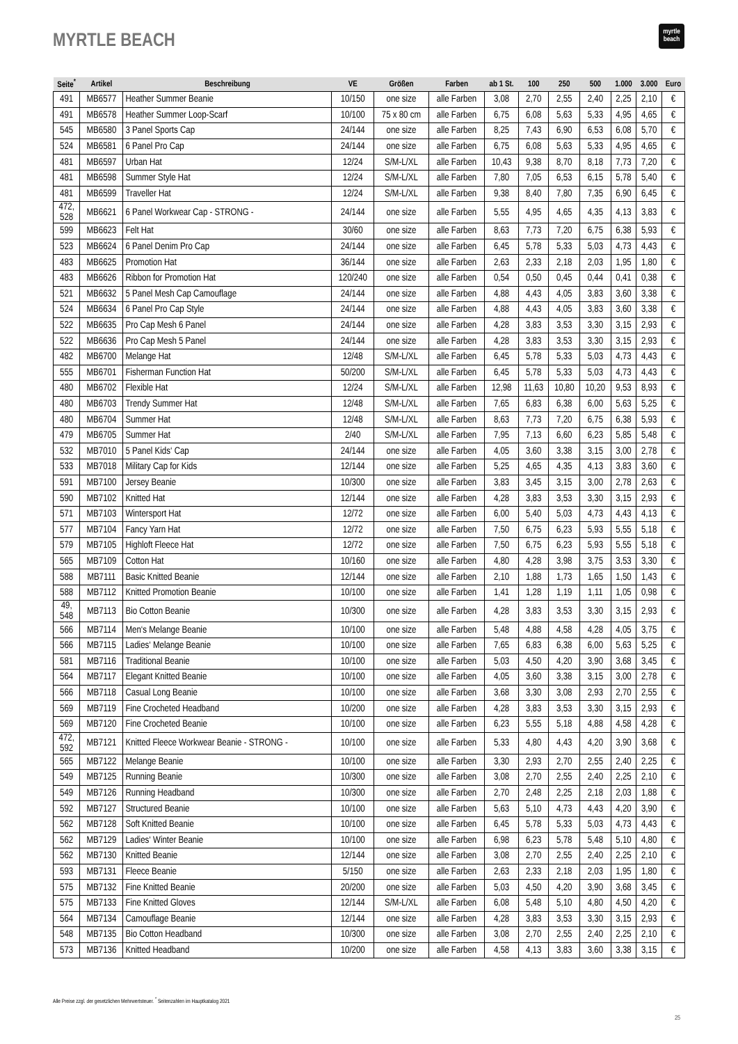MYRTLE BEACH
myrtle
beach
| Seite<sup>*</sup> | Artikel | Beschreibung | VE | Größen | Farben | ab 1 St. | 100 | 250 | 500 | 1.000 | 3.000 | Euro |
| --- | --- | --- | --- | --- | --- | --- | --- | --- | --- | --- | --- | --- |
| 491 | MB6577 | Heather Summer Beanie | 10/150 | one size | alle Farben | 3,08 | 2,70 | 2,55 | 2,40 | 2,25 | 2,10 | € |
| 491 | MB6578 | Heather Summer Loop-Scarf | 10/100 | 75 x 80 cm | alle Farben | 6,75 | 6,08 | 5,63 | 5,33 | 4,95 | 4,65 | € |
| 545 | MB6580 | 3 Panel Sports Cap | 24/144 | one size | alle Farben | 8,25 | 7,43 | 6,90 | 6,53 | 6,08 | 5,70 | € |
| 524 | MB6581 | 6 Panel Pro Cap | 24/144 | one size | alle Farben | 6,75 | 6,08 | 5,63 | 5,33 | 4,95 | 4,65 | € |
| 481 | MB6597 | Urban Hat | 12/24 | S/M-L/XL | alle Farben | 10,43 | 9,38 | 8,70 | 8,18 | 7,73 | 7,20 | € |
| 481 | MB6598 | Summer Style Hat | 12/24 | S/M-L/XL | alle Farben | 7,80 | 7,05 | 6,53 | 6,15 | 5,78 | 5,40 | € |
| 481 | MB6599 | Traveller Hat | 12/24 | S/M-L/XL | alle Farben | 9,38 | 8,40 | 7,80 | 7,35 | 6,90 | 6,45 | € |
| 472, 528 | MB6621 | 6 Panel Workwear Cap - STRONG - | 24/144 | one size | alle Farben | 5,55 | 4,95 | 4,65 | 4,35 | 4,13 | 3,83 | € |
| 599 | MB6623 | Felt Hat | 30/60 | one size | alle Farben | 8,63 | 7,73 | 7,20 | 6,75 | 6,38 | 5,93 | € |
| 523 | MB6624 | 6 Panel Denim Pro Cap | 24/144 | one size | alle Farben | 6,45 | 5,78 | 5,33 | 5,03 | 4,73 | 4,43 | € |
| 483 | MB6625 | Promotion Hat | 36/144 | one size | alle Farben | 2,63 | 2,33 | 2,18 | 2,03 | 1,95 | 1,80 | € |
| 483 | MB6626 | Ribbon for Promotion Hat | 120/240 | one size | alle Farben | 0,54 | 0,50 | 0,45 | 0,44 | 0,41 | 0,38 | € |
| 521 | MB6632 | 5 Panel Mesh Cap Camouflage | 24/144 | one size | alle Farben | 4,88 | 4,43 | 4,05 | 3,83 | 3,60 | 3,38 | € |
| 524 | MB6634 | 6 Panel Pro Cap Style | 24/144 | one size | alle Farben | 4,88 | 4,43 | 4,05 | 3,83 | 3,60 | 3,38 | € |
| 522 | MB6635 | Pro Cap Mesh 6 Panel | 24/144 | one size | alle Farben | 4,28 | 3,83 | 3,53 | 3,30 | 3,15 | 2,93 | € |
| 522 | MB6636 | Pro Cap Mesh 5 Panel | 24/144 | one size | alle Farben | 4,28 | 3,83 | 3,53 | 3,30 | 3,15 | 2,93 | € |
| 482 | MB6700 | Melange Hat | 12/48 | S/M-L/XL | alle Farben | 6,45 | 5,78 | 5,33 | 5,03 | 4,73 | 4,43 | € |
| 555 | MB6701 | Fisherman Function Hat | 50/200 | S/M-L/XL | alle Farben | 6,45 | 5,78 | 5,33 | 5,03 | 4,73 | 4,43 | € |
| 480 | MB6702 | Flexible Hat | 12/24 | S/M-L/XL | alle Farben | 12,98 | 11,63 | 10,80 | 10,20 | 9,53 | 8,93 | € |
| 480 | MB6703 | Trendy Summer Hat | 12/48 | S/M-L/XL | alle Farben | 7,65 | 6,83 | 6,38 | 6,00 | 5,63 | 5,25 | € |
| 480 | MB6704 | Summer Hat | 12/48 | S/M-L/XL | alle Farben | 8,63 | 7,73 | 7,20 | 6,75 | 6,38 | 5,93 | € |
| 479 | MB6705 | Summer Hat | 2/40 | S/M-L/XL | alle Farben | 7,95 | 7,13 | 6,60 | 6,23 | 5,85 | 5,48 | € |
| 532 | MB7010 | 5 Panel Kids‘ Cap | 24/144 | one size | alle Farben | 4,05 | 3,60 | 3,38 | 3,15 | 3,00 | 2,78 | € |
| 533 | MB7018 | Military Cap for Kids | 12/144 | one size | alle Farben | 5,25 | 4,65 | 4,35 | 4,13 | 3,83 | 3,60 | € |
| 591 | MB7100 | Jersey Beanie | 10/300 | one size | alle Farben | 3,83 | 3,45 | 3,15 | 3,00 | 2,78 | 2,63 | € |
| 590 | MB7102 | Knitted Hat | 12/144 | one size | alle Farben | 4,28 | 3,83 | 3,53 | 3,30 | 3,15 | 2,93 | € |
| 571 | MB7103 | Wintersport Hat | 12/72 | one size | alle Farben | 6,00 | 5,40 | 5,03 | 4,73 | 4,43 | 4,13 | € |
| 577 | MB7104 | Fancy Yarn Hat | 12/72 | one size | alle Farben | 7,50 | 6,75 | 6,23 | 5,93 | 5,55 | 5,18 | € |
| 579 | MB7105 | Highloft Fleece Hat | 12/72 | one size | alle Farben | 7,50 | 6,75 | 6,23 | 5,93 | 5,55 | 5,18 | € |
| 565 | MB7109 | Cotton Hat | 10/160 | one size | alle Farben | 4,80 | 4,28 | 3,98 | 3,75 | 3,53 | 3,30 | € |
| 588 | MB7111 | Basic Knitted Beanie | 12/144 | one size | alle Farben | 2,10 | 1,88 | 1,73 | 1,65 | 1,50 | 1,43 | € |
| 588 | MB7112 | Knitted Promotion Beanie | 10/100 | one size | alle Farben | 1,41 | 1,28 | 1,19 | 1,11 | 1,05 | 0,98 | € |
| 49, 548 | MB7113 | Bio Cotton Beanie | 10/300 | one size | alle Farben | 4,28 | 3,83 | 3,53 | 3,30 | 3,15 | 2,93 | € |
| 566 | MB7114 | Men‘s Melange Beanie | 10/100 | one size | alle Farben | 5,48 | 4,88 | 4,58 | 4,28 | 4,05 | 3,75 | € |
| 566 | MB7115 | Ladies‘ Melange Beanie | 10/100 | one size | alle Farben | 7,65 | 6,83 | 6,38 | 6,00 | 5,63 | 5,25 | € |
| 581 | MB7116 | Traditional Beanie | 10/100 | one size | alle Farben | 5,03 | 4,50 | 4,20 | 3,90 | 3,68 | 3,45 | € |
| 564 | MB7117 | Elegant Knitted Beanie | 10/100 | one size | alle Farben | 4,05 | 3,60 | 3,38 | 3,15 | 3,00 | 2,78 | € |
| 566 | MB7118 | Casual Long Beanie | 10/100 | one size | alle Farben | 3,68 | 3,30 | 3,08 | 2,93 | 2,70 | 2,55 | € |
| 569 | MB7119 | Fine Crocheted Headband | 10/200 | one size | alle Farben | 4,28 | 3,83 | 3,53 | 3,30 | 3,15 | 2,93 | € |
| 569 | MB7120 | Fine Crocheted Beanie | 10/100 | one size | alle Farben | 6,23 | 5,55 | 5,18 | 4,88 | 4,58 | 4,28 | € |
| 472, 592 | MB7121 | Knitted Fleece Workwear Beanie - STRONG - | 10/100 | one size | alle Farben | 5,33 | 4,80 | 4,43 | 4,20 | 3,90 | 3,68 | € |
| 565 | MB7122 | Melange Beanie | 10/100 | one size | alle Farben | 3,30 | 2,93 | 2,70 | 2,55 | 2,40 | 2,25 | € |
| 549 | MB7125 | Running Beanie | 10/300 | one size | alle Farben | 3,08 | 2,70 | 2,55 | 2,40 | 2,25 | 2,10 | € |
| 549 | MB7126 | Running Headband | 10/300 | one size | alle Farben | 2,70 | 2,48 | 2,25 | 2,18 | 2,03 | 1,88 | € |
| 592 | MB7127 | Structured Beanie | 10/100 | one size | alle Farben | 5,63 | 5,10 | 4,73 | 4,43 | 4,20 | 3,90 | € |
| 562 | MB7128 | Soft Knitted Beanie | 10/100 | one size | alle Farben | 6,45 | 5,78 | 5,33 | 5,03 | 4,73 | 4,43 | € |
| 562 | MB7129 | Ladies‘ Winter Beanie | 10/100 | one size | alle Farben | 6,98 | 6,23 | 5,78 | 5,48 | 5,10 | 4,80 | € |
| 562 | MB7130 | Knitted Beanie | 12/144 | one size | alle Farben | 3,08 | 2,70 | 2,55 | 2,40 | 2,25 | 2,10 | € |
| 593 | MB7131 | Fleece Beanie | 5/150 | one size | alle Farben | 2,63 | 2,33 | 2,18 | 2,03 | 1,95 | 1,80 | € |
| 575 | MB7132 | Fine Knitted Beanie | 20/200 | one size | alle Farben | 5,03 | 4,50 | 4,20 | 3,90 | 3,68 | 3,45 | € |
| 575 | MB7133 | Fine Knitted Gloves | 12/144 | S/M-L/XL | alle Farben | 6,08 | 5,48 | 5,10 | 4,80 | 4,50 | 4,20 | € |
| 564 | MB7134 | Camouflage Beanie | 12/144 | one size | alle Farben | 4,28 | 3,83 | 3,53 | 3,30 | 3,15 | 2,93 | € |
| 548 | MB7135 | Bio Cotton Headband | 10/300 | one size | alle Farben | 3,08 | 2,70 | 2,55 | 2,40 | 2,25 | 2,10 | € |
| 573 | MB7136 | Knitted Headband | 10/200 | one size | alle Farben | 4,58 | 4,13 | 3,83 | 3,60 | 3,38 | 3,15 | € |
Alle Preise zzgl. der gesetzlichen Mehrwertsteuer. <sup>*</sup> Seitenzahlen im Hauptkatalog 2021
25